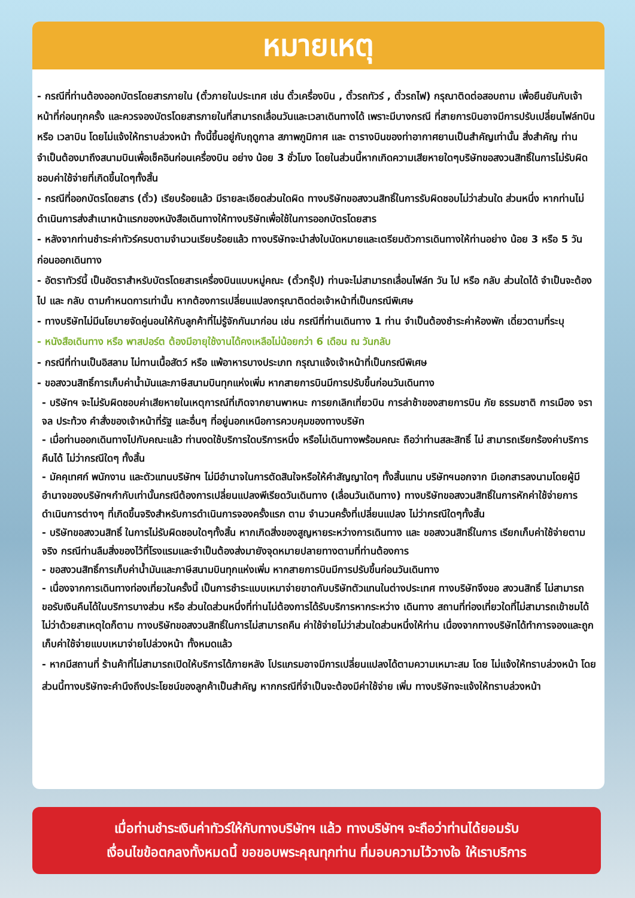หมายเหตุ
- กรณีที่ท่านต้องออกบัตรโดยสารภายใน (ตั๋วภายในประเทศ เช่น ตั๋วเครื่องบิน , ตั๋วรถทัวร์ , ตั๋วรถไฟ) กรุณาติดต่อสอบถาม เพื่อยืนยันกับเจ้าหน้าที่ก่อนทุกครั้ง และควรจองบัตรโดยสารภายในที่สามารถเลื่อนวันและเวลาเดินทางได้ เพราะมีบางกรณี ที่สายการบินอาจมีการปรับเปลี่ยนไฟล์ทบิน หรือ เวลาบิน โดยไม่แจ้งให้ทราบล่วงหน้า ทั้งนี้ขึ้นอยู่กับฤดูกาล สภาพภูมิกาศ และ ตารางบินของท่าอากาศยานเป็นสำคัญเท่านั้น สิ่งสำคัญ ท่านจำเป็นต้องมาถึงสนามบินเพื่อเช็คอินก่อนเครื่องบิน อย่าง น้อย 3 ชั่วโมง โดยในส่วนนี้หากเกิดความเสียหายใดๆบริษัทขอสงวนสิทธิ์ในการไม่รับผิดชอบค่าใช้จ่ายที่เกิดขึ้นใดๆทั้งสิ้น
- กรณีที่ออกบัตรโดยสาร (ตั๋ว) เรียบร้อยแล้ว มีรายละเอียดส่วนใดผิด ทางบริษัทขอสงวนสิทธิ์ในการรับผิดชอบไม่ว่าส่วนใด ส่วนหนึ่ง หากท่านไม่ดำเนินการส่งสำเนาหน้าแรกของหนังสือเดินทางให้ทางบริษัทเพื่อใช้ในการออกบัตรโดยสาร
- หลังจากท่านชำระค่าทัวร์ครบตามจำนวนเรียบร้อยแล้ว ทางบริษัทจะนำส่งใบนัดหมายและเตรียมตัวการเดินทางให้ท่านอย่าง น้อย 3 หรือ 5 วัน ก่อนออกเดินทาง
- อัตราทัวร์นี้ เป็นอัตราสำหรับบัตรโดยสารเครื่องบินแบบหมู่คณะ (ตั๋วกรุ๊ป) ท่านจะไม่สามารถเลื่อนไฟล์ท วัน ไป หรือ กลับ ส่วนใดได้ จำเป็นจะต้องไป และ กลับ ตามกำหนดการเท่านั้น หากต้องการเปลี่ยนแปลงกรุณาติดต่อเจ้าหน้าที่เป็นกรณีพิเศษ
- ทางบริษัทไม่มีนโยบายจัดคู่นอนให้กับลูกค้าที่ไม่รู้จักกันมาก่อน เช่น กรณีที่ท่านเดินทาง 1 ท่าน จำเป็นต้องชำระค่าห้องพัก เดี่ยวตามที่ระบุ
- หนังสือเดินทาง หรือ พาสปอร์ต ต้องมีอายุใช้งานได้คงเหลือไม่น้อยกว่า 6 เดือน ณ วันกลับ
- กรณีที่ท่านเป็นอิสลาม ไม่ทานเนื้อสัตว์ หรือ แพ้อาหารบางประเภท กรุณาแจ้งเจ้าหน้าที่เป็นกรณีพิเศษ
- ขอสงวนสิทธิ์การเก็บค่าน้ำมันและภาษีสนามบินทุกแห่งเพิ่ม หากสายการบินมีการปรับขึ้นก่อนวันเดินทาง
- บริษัทฯ จะไม่รับผิดชอบค่าเสียหายในเหตุการณ์ที่เกิดจากยานพาหนะ การยกเลิกเที่ยวบิน การล่าช้าของสายการบิน ภัย ธรรมชาติ การเมือง จราจล ประท้วง คำสั่งของเจ้าหน้าที่รัฐ และอื่นๆ ที่อยู่นอกเหนือการควบคุมของทางบริษัท
- เมื่อท่านออกเดินทางไปกับคณะแล้ว ท่านงดใช้บริการใดบริการหนึ่ง หรือไม่เดินทางพร้อมคณะ ถือว่าท่านสละสิทธิ์ ไม่ สามารถเรียกร้องค่าบริการคืนได้ ไม่ว่ากรณีใดๆ ทั้งสิ้น
- มัคคุเทศก์ พนักงาน และตัวแทนบริษัทฯ ไม่มีอำนาจในการตัดสินใจหรือให้คำสัญญาใดๆ ทั้งสิ้นแทน บริษัทฯนอกจาก มีเอกสารลงนามโดยผู้มีอำนาจของบริษัทฯกำกับเท่านั้นกรณีต้องการเปลี่ยนแปลงพีเรียดวันเดินทาง (เลื่อนวันเดินทาง) ทางบริษัทขอสงวนสิทธิ์ในการหักค่าใช้จ่ายการดำเนินการต่างๆ ที่เกิดขึ้นจริงสำหรับการดำเนินการจองครั้งแรก ตาม จำนวนครั้งที่เปลี่ยนแปลง ไม่ว่ากรณีใดๆทั้งสิ้น
- บริษัทขอสงวนสิทธิ์ ในการไม่รับผิดชอบใดๆทั้งสิ้น หากเกิดสิ่งของสูญหายระหว่างการเดินทาง และ ขอสงวนสิทธิ์ในการ เรียกเก็บค่าใช้จ่ายตามจริง กรณีท่านลืมสิ่งของไว้ที่โรงแรมและจำเป็นต้องส่งมายังจุดหมายปลายทางตามที่ท่านต้องการ
- ขอสงวนสิทธิ์การเก็บค่าน้ำมันและภาษีสนามบินทุกแห่งเพิ่ม หากสายการบินมีการปรับขึ้นก่อนวันเดินทาง
- เนื่องจากการเดินทางท่องเที่ยวในครั้งนี้ เป็นการชำระแบบเหมาจ่ายขาดกับบริษัทตัวแทนในต่างประเทศ ทางบริษัทจึงขอ สงวนสิทธิ์ ไม่สามารถขอรับเงินคืนได้ในบริการบางส่วน หรือ ส่วนใดส่วนหนึ่งที่ท่านไม่ต้องการได้รับบริการหากระหว่าง เดินทาง สถานที่ท่องเที่ยวใดที่ไม่สามารถเข้าชมได้ ไม่ว่าด้วยสาเหตุใดก็ตาม ทางบริษัทขอสงวนสิทธิ์ในการไม่สามารถคืน ค่าใช้จ่ายไม่ว่าส่วนใดส่วนหนึ่งให้ท่าน เนื่องจากทางบริษัทได้ทำการจองและถูกเก็บค่าใช้จ่ายแบบเหมาจ่ายไปล่วงหน้า ทั้งหมดแล้ว
- หากมีสถานที่ ร้านค้าที่ไม่สามารถเปิดให้บริการได้ภายหลัง โปรแกรมอาจมีการเปลี่ยนแปลงได้ตามความเหมาะสม โดย ไม่แจ้งให้ทราบล่วงหน้า โดยส่วนนี้ทางบริษัทจะคำนึงถึงประโยชน์ของลูกค้าเป็นสำคัญ หากกรณีที่จำเป็นจะต้องมีค่าใช้จ่าย เพิ่ม ทางบริษัทจะแจ้งให้ทราบล่วงหน้า
เมื่อท่านชำระเงินค่าทัวร์ให้กับทางบริษัทฯ แล้ว ทางบริษัทฯ จะถือว่าท่านได้ยอมรับ
เงื่อนไขข้อตกลงทั้งหมดนี้ ขอขอบพระคุณทุกท่าน ที่มอบความไว้วางใจ ให้เราบริการ